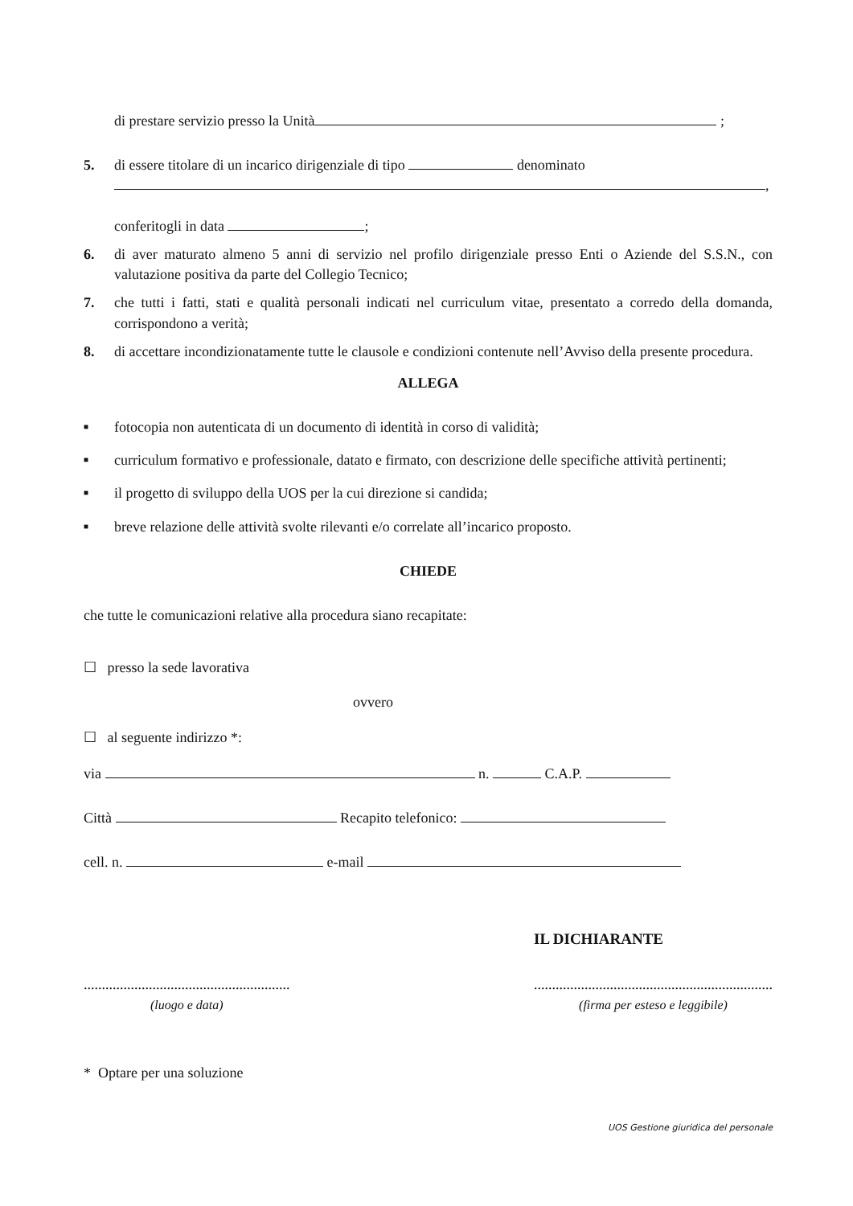di prestare servizio presso la Unità ;
5. di essere titolare di un incarico dirigenziale di tipo denominato
,
conferitogli in data ;
6. di aver maturato almeno 5 anni di servizio nel profilo dirigenziale presso Enti o Aziende del S.S.N., con valutazione positiva da parte del Collegio Tecnico;
7. che tutti i fatti, stati e qualità personali indicati nel curriculum vitae, presentato a corredo della domanda, corrispondono a verità;
8. di accettare incondizionatamente tutte le clausole e condizioni contenute nell’Avviso della presente procedura.
ALLEGA
■ fotocopia non autenticata di un documento di identità in corso di validità;
■ curriculum formativo e professionale, datato e firmato, con descrizione delle specifiche attività pertinenti;
■ il progetto di sviluppo della UOS per la cui direzione si candida;
■ breve relazione delle attività svolte rilevanti e/o correlate all’incarico proposto.
CHIEDE
che tutte le comunicazioni relative alla procedura siano recapitate:
☐ presso la sede lavorativa
ovvero
☐ al seguente indirizzo *:
via n. C.A.P.
Città Recapito telefonico:
cell. n. e-mail
IL DICHIARANTE
.........................................................
(luogo e data)
..................................................................
(firma per esteso e leggibile)
* Optare per una soluzione
UOS Gestione giuridica del personale